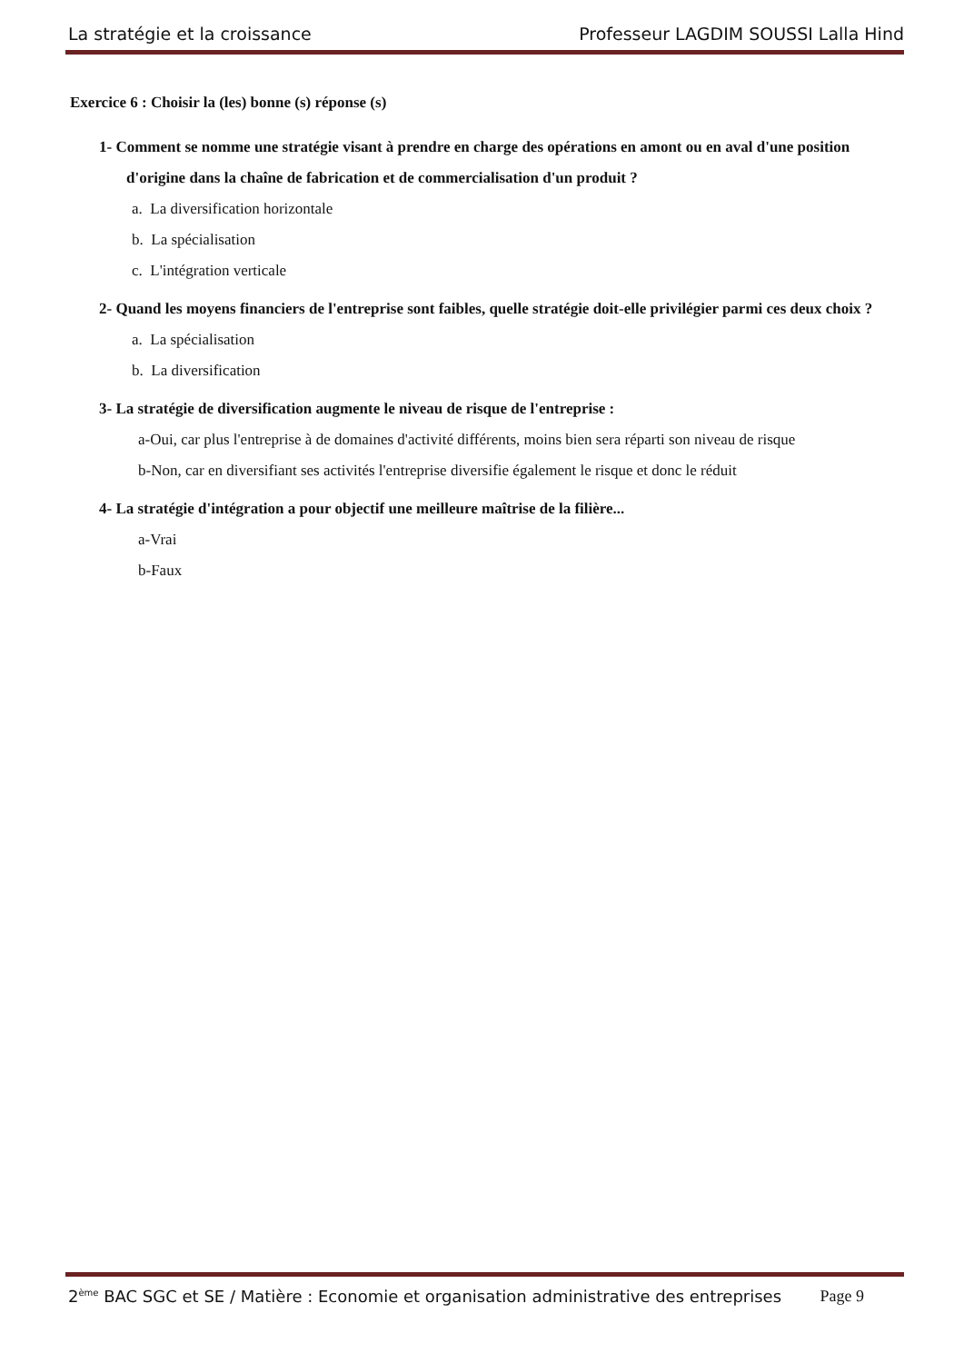La stratégie et la croissance Professeur LAGDIM SOUSSI Lalla Hind
Exercice 6 : Choisir la (les) bonne (s) réponse (s)
1- Comment se nomme une stratégie visant à prendre en charge des opérations en amont ou en aval d'une position d'origine dans la chaîne de fabrication et de commercialisation d'un produit ?
a. La diversification horizontale
b. La spécialisation
c. L'intégration verticale
2- Quand les moyens financiers de l'entreprise sont faibles, quelle stratégie doit-elle privilégier parmi ces deux choix ?
a. La spécialisation
b. La diversification
3- La stratégie de diversification augmente le niveau de risque de l'entreprise :
a-Oui, car plus l'entreprise à de domaines d'activité différents, moins bien sera réparti son niveau de risque
b-Non, car en diversifiant ses activités l'entreprise diversifie également le risque et donc le réduit
4- La stratégie d'intégration a pour objectif une meilleure maîtrise de la filière...
a-Vrai
b-Faux
2<sup>ème</sup> BAC SGC et SE / Matière : Economie et organisation administrative des entreprises Page 9